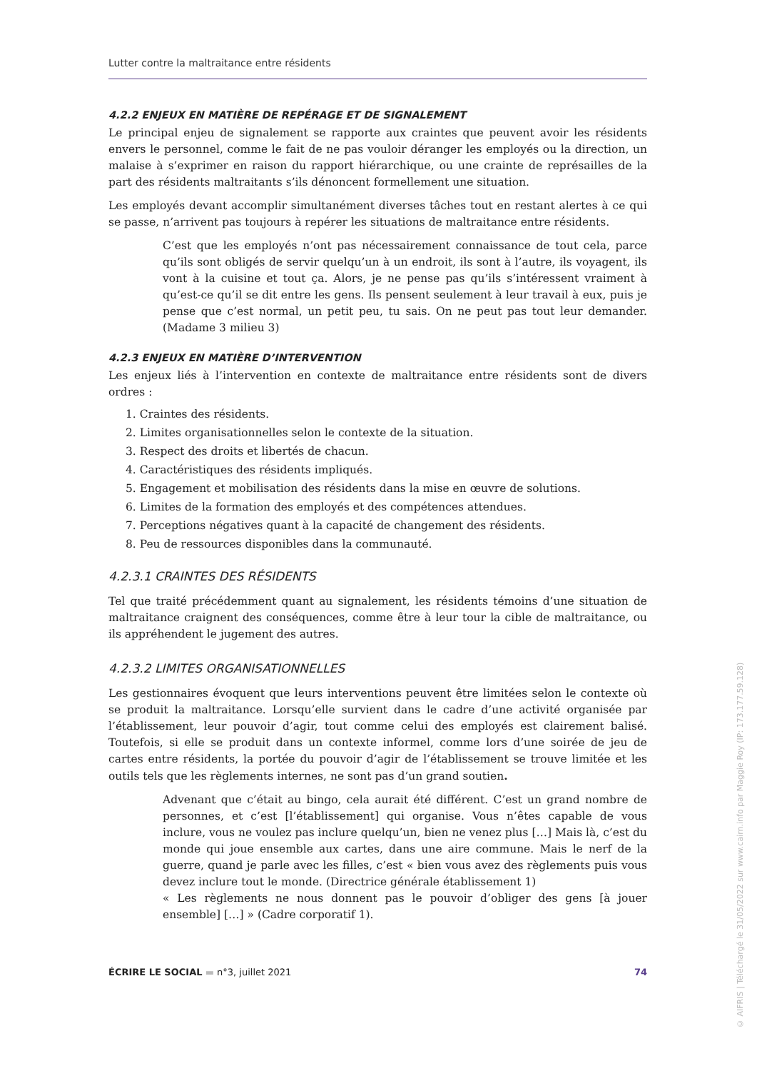Lutter contre la maltraitance entre résidents
4.2.2 ENJEUX EN MATIÈRE DE REPÉRAGE ET DE SIGNALEMENT
Le principal enjeu de signalement se rapporte aux craintes que peuvent avoir les résidents envers le personnel, comme le fait de ne pas vouloir déranger les employés ou la direction, un malaise à s’exprimer en raison du rapport hiérarchique, ou une crainte de représailles de la part des résidents maltraitants s’ils dénoncent formellement une situation.
Les employés devant accomplir simultanément diverses tâches tout en restant alertes à ce qui se passe, n’arrivent pas toujours à repérer les situations de maltraitance entre résidents.
C’est que les employés n’ont pas nécessairement connaissance de tout cela, parce qu’ils sont obligés de servir quelqu’un à un endroit, ils sont à l’autre, ils voyagent, ils vont à la cuisine et tout ça. Alors, je ne pense pas qu’ils s’intéressent vraiment à qu’est-ce qu’il se dit entre les gens. Ils pensent seulement à leur travail à eux, puis je pense que c’est normal, un petit peu, tu sais. On ne peut pas tout leur demander. (Madame 3 milieu 3)
4.2.3 ENJEUX EN MATIÈRE D’INTERVENTION
Les enjeux liés à l’intervention en contexte de maltraitance entre résidents sont de divers ordres :
1. Craintes des résidents.
2. Limites organisationnelles selon le contexte de la situation.
3. Respect des droits et libertés de chacun.
4. Caractéristiques des résidents impliqués.
5. Engagement et mobilisation des résidents dans la mise en œuvre de solutions.
6. Limites de la formation des employés et des compétences attendues.
7. Perceptions négatives quant à la capacité de changement des résidents.
8. Peu de ressources disponibles dans la communauté.
4.2.3.1 CRAINTES DES RÉSIDENTS
Tel que traité précédemment quant au signalement, les résidents témoins d’une situation de maltraitance craignent des conséquences, comme être à leur tour la cible de maltraitance, ou ils appréhendent le jugement des autres.
4.2.3.2 LIMITES ORGANISATIONNELLES
Les gestionnaires évoquent que leurs interventions peuvent être limitées selon le contexte où se produit la maltraitance. Lorsqu’elle survient dans le cadre d’une activité organisée par l’établissement, leur pouvoir d’agir, tout comme celui des employés est clairement balisé. Toutefois, si elle se produit dans un contexte informel, comme lors d’une soirée de jeu de cartes entre résidents, la portée du pouvoir d’agir de l’établissement se trouve limitée et les outils tels que les règlements internes, ne sont pas d’un grand soutien.
Advenant que c’était au bingo, cela aurait été différent. C’est un grand nombre de personnes, et c’est [l’établissement] qui organise. Vous n’êtes capable de vous inclure, vous ne voulez pas inclure quelqu’un, bien ne venez plus […] Mais là, c’est du monde qui joue ensemble aux cartes, dans une aire commune. Mais le nerf de la guerre, quand je parle avec les filles, c’est « bien vous avez des règlements puis vous devez inclure tout le monde. (Directrice générale établissement 1)
« Les règlements ne nous donnent pas le pouvoir d’obliger des gens [à jouer ensemble] […] » (Cadre corporatif 1).
ÉCRIRE LE SOCIAL ▬ n°3, juillet 2021 74
© AIFRIS | Téléchargé le 31/05/2022 sur www.cairn.info par Maggie Roy (IP: 173.177.59.128)